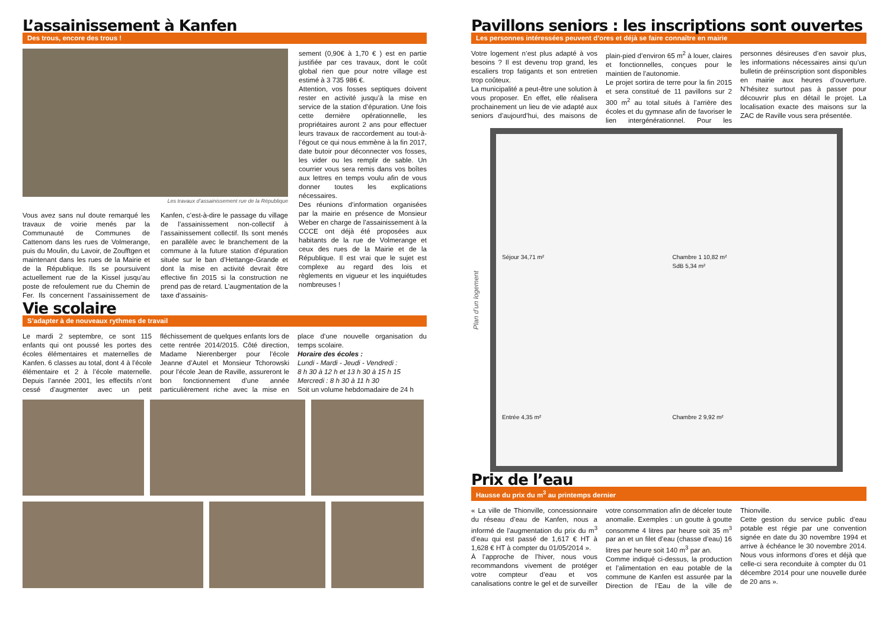L’assainissement à Kanfen
Des trous, encore des trous !
Les travaux d’assainissement rue de la République
Vous avez sans nul doute remarqué les travaux de voirie menés par la Communauté de Communes de Cattenom dans les rues de Volmerange, puis du Moulin, du Lavoir, de Zoufftgen et maintenant dans les rues de la Mairie et de la République. Ils se poursuivent actuellement rue de la Kissel jusqu’au poste de refoulement rue du Chemin de Fer. Ils concernent l’assainissement de Kanfen, c’est-à-dire le passage du village de l’assainissement non-collectif à l’assainissement collectif. Ils sont menés en parallèle avec le branchement de la commune à la future station d’épuration située sur le ban d’Hettange-Grande et dont la mise en activité devrait être effective fin 2015 si la construction ne prend pas de retard. L’augmentation de la taxe d’assainis-
sement (0,90€ à 1,70 € ) est en partie justifiée par ces travaux, dont le coût global rien que pour notre village est estimé à 3 735 986 €.
Attention, vos fosses septiques doivent rester en activité jusqu’à la mise en service de la station d’épuration. Une fois cette dernière opérationnelle, les propriétaires auront 2 ans pour effectuer leurs travaux de raccordement au tout-à-l’égout ce qui nous emmène à la fin 2017, date butoir pour déconnecter vos fosses, les vider ou les remplir de sable. Un courrier vous sera remis dans vos boîtes aux lettres en temps voulu afin de vous donner toutes les explications nécessaires.
Des réunions d’information organisées par la mairie en présence de Monsieur Weber en charge de l’assainissement à la CCCE ont déjà été proposées aux habitants de la rue de Volmerange et ceux des rues de la Mairie et de la République. Il est vrai que le sujet est complexe au regard des lois et règlements en vigueur et les inquiétudes nombreuses !
Vie scolaire
S’adapter à de nouveaux rythmes de travail
Le mardi 2 septembre, ce sont 115 enfants qui ont poussé les portes des écoles élémentaires et maternelles de Kanfen. 6 classes au total, dont 4 à l’école élémentaire et 2 à l’école maternelle. Depuis l’année 2001, les effectifs n’ont cessé d’augmenter avec un petit fléchissement de quelques enfants lors de cette rentrée 2014/2015. Côté direction, Madame Nierenberger pour l’école Jeanne d’Autel et Monsieur Tchorowski pour l’école Jean de Raville, assureront le bon fonctionnement d’une année particulièrement riche avec la mise en place d’une nouvelle organisation du temps scolaire.
Horaire des écoles :
Lundi - Mardi - Jeudi - Vendredi :
8 h 30 à 12 h et 13 h 30 à 15 h 15
Mercredi : 8 h 30 à 11 h 30
Soit un volume hebdomadaire de 24 h
Pavillons seniors : les inscriptions sont ouvertes
Les personnes intéressées peuvent d’ores et déjà se faire connaître en mairie
Votre logement n’est plus adapté à vos besoins ? Il est devenu trop grand, les escaliers trop fatigants et son entretien trop coûteux.
La municipalité a peut-être une solution à vous proposer. En effet, elle réalisera prochainement un lieu de vie adapté aux seniors d’aujourd’hui, des maisons de plain-pied d’environ 65 m<sup>2</sup> à louer, claires et fonctionnelles, conçues pour le maintien de l’autonomie.
Le projet sortira de terre pour la fin 2015 et sera constitué de 11 pavillons sur 2 300 m<sup>2</sup> au total situés à l’arrière des écoles et du gymnase afin de favoriser le lien intergénérationnel. Pour les personnes désireuses d’en savoir plus, les informations nécessaires ainsi qu’un bulletin de préinscription sont disponibles en mairie aux heures d’ouverture. N’hésitez surtout pas à passer pour découvrir plus en détail le projet. La localisation exacte des maisons sur la ZAC de Raville vous sera présentée.
Plan d’un logement
Séjour 34,71 m²
Chambre 1 10,82 m²
SdB 5,34 m²
Entrée 4,35 m²
Chambre 2 9,92 m²
Prix de l’eau
Hausse du prix du m<sup>3</sup> au printemps dernier
« La ville de Thionville, concessionnaire du réseau d’eau de Kanfen, nous a informé de l’augmentation du prix du m<sup>3</sup> d’eau qui est passé de 1,617 € HT à 1,628 € HT à compter du 01/05/2014 ».
À l’approche de l’hiver, nous vous recommandons vivement de protéger votre compteur d’eau et vos canalisations contre le gel et de surveiller votre consommation afin de déceler toute anomalie. Exemples : un goutte à goutte consomme 4 litres par heure soit 35 m<sup>3</sup> par an et un filet d’eau (chasse d’eau) 16 litres par heure soit 140 m<sup>3</sup> par an.
Comme indiqué ci-dessus, la production et l’alimentation en eau potable de la commune de Kanfen est assurée par la Direction de l’Eau de la ville de Thionville.
Cette gestion du service public d’eau potable est régie par une convention signée en date du 30 novembre 1994 et arrive à échéance le 30 novembre 2014. Nous vous informons d’ores et déjà que celle-ci sera reconduite à compter du 01 décembre 2014 pour une nouvelle durée de 20 ans ».